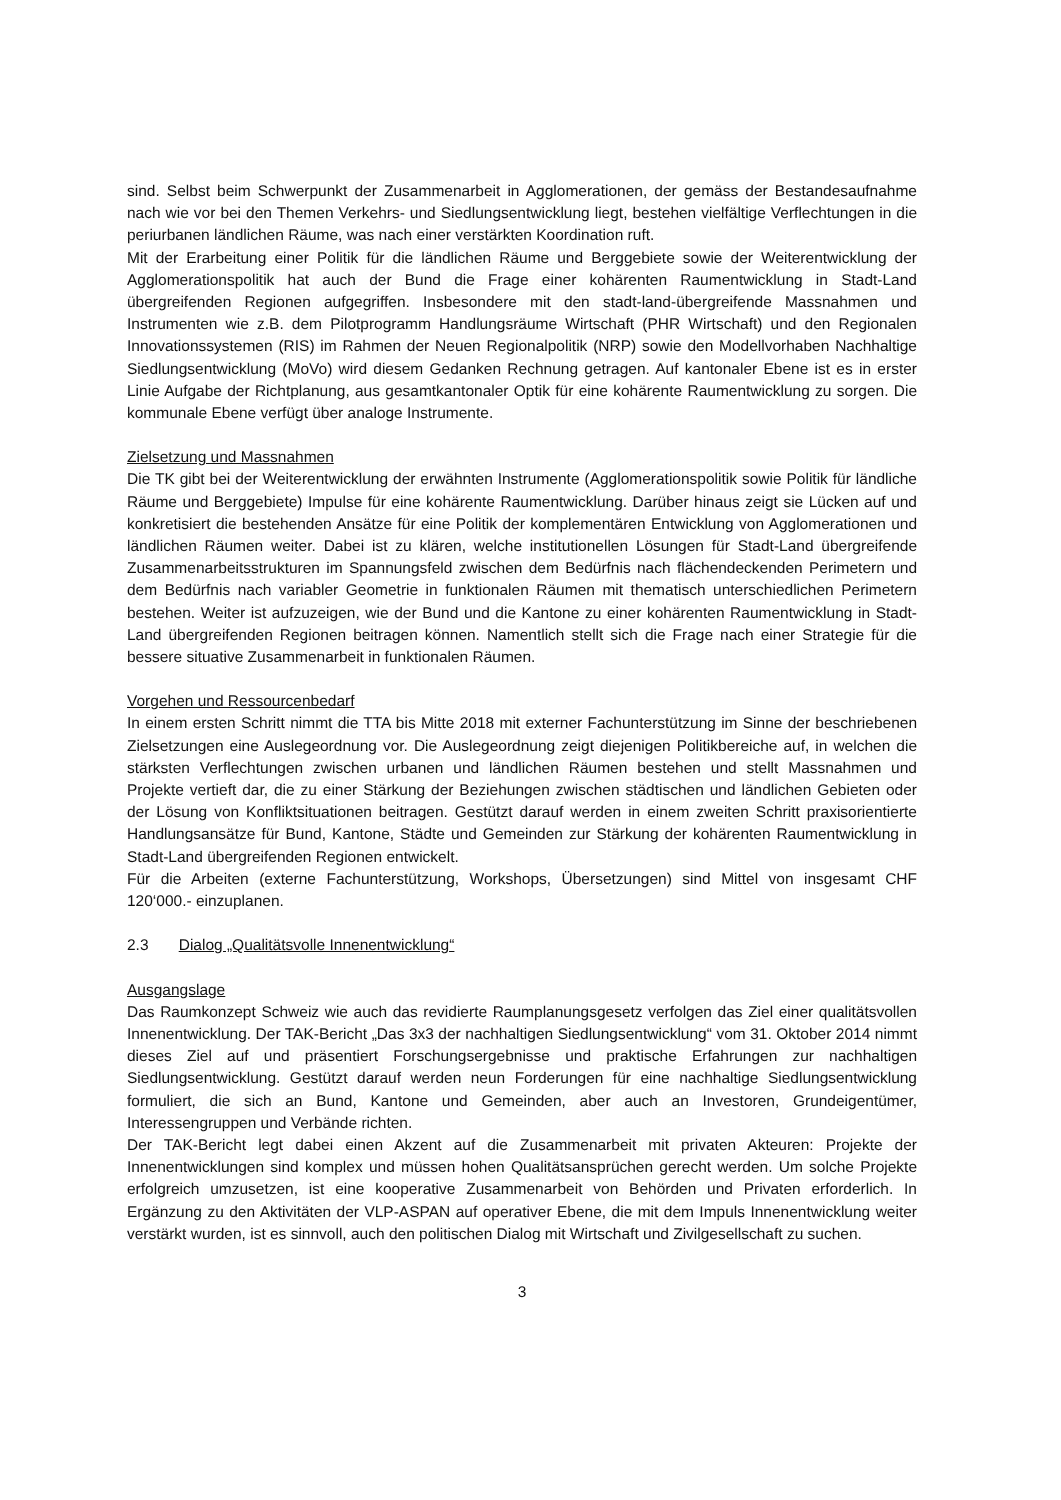sind. Selbst beim Schwerpunkt der Zusammenarbeit in Agglomerationen, der gemäss der Bestandesaufnahme nach wie vor bei den Themen Verkehrs- und Siedlungsentwicklung liegt, bestehen vielfältige Verflechtungen in die periurbanen ländlichen Räume, was nach einer verstärkten Koordination ruft.
Mit der Erarbeitung einer Politik für die ländlichen Räume und Berggebiete sowie der Weiterentwicklung der Agglomerationspolitik hat auch der Bund die Frage einer kohärenten Raumentwicklung in Stadt-Land übergreifenden Regionen aufgegriffen. Insbesondere mit den stadt-land-übergreifende Massnahmen und Instrumenten wie z.B. dem Pilotprogramm Handlungsräume Wirtschaft (PHR Wirtschaft) und den Regionalen Innovationssystemen (RIS) im Rahmen der Neuen Regionalpolitik (NRP) sowie den Modellvorhaben Nachhaltige Siedlungsentwicklung (MoVo) wird diesem Gedanken Rechnung getragen. Auf kantonaler Ebene ist es in erster Linie Aufgabe der Richtplanung, aus gesamtkantonaler Optik für eine kohärente Raumentwicklung zu sorgen. Die kommunale Ebene verfügt über analoge Instrumente.
Zielsetzung und Massnahmen
Die TK gibt bei der Weiterentwicklung der erwähnten Instrumente (Agglomerationspolitik sowie Politik für ländliche Räume und Berggebiete) Impulse für eine kohärente Raumentwicklung. Darüber hinaus zeigt sie Lücken auf und konkretisiert die bestehenden Ansätze für eine Politik der komplementären Entwicklung von Agglomerationen und ländlichen Räumen weiter. Dabei ist zu klären, welche institutionellen Lösungen für Stadt-Land übergreifende Zusammenarbeitsstrukturen im Spannungsfeld zwischen dem Bedürfnis nach flächendeckenden Perimetern und dem Bedürfnis nach variabler Geometrie in funktionalen Räumen mit thematisch unterschiedlichen Perimetern bestehen. Weiter ist aufzuzeigen, wie der Bund und die Kantone zu einer kohärenten Raumentwicklung in Stadt-Land übergreifenden Regionen beitragen können. Namentlich stellt sich die Frage nach einer Strategie für die bessere situative Zusammenarbeit in funktionalen Räumen.
Vorgehen und Ressourcenbedarf
In einem ersten Schritt nimmt die TTA bis Mitte 2018 mit externer Fachunterstützung im Sinne der beschriebenen Zielsetzungen eine Auslegeordnung vor. Die Auslegeordnung zeigt diejenigen Politikbereiche auf, in welchen die stärksten Verflechtungen zwischen urbanen und ländlichen Räumen bestehen und stellt Massnahmen und Projekte vertieft dar, die zu einer Stärkung der Beziehungen zwischen städtischen und ländlichen Gebieten oder der Lösung von Konfliktsituationen beitragen. Gestützt darauf werden in einem zweiten Schritt praxisorientierte Handlungsansätze für Bund, Kantone, Städte und Gemeinden zur Stärkung der kohärenten Raumentwicklung in Stadt-Land übergreifenden Regionen entwickelt.
Für die Arbeiten (externe Fachunterstützung, Workshops, Übersetzungen) sind Mittel von insgesamt CHF 120‘000.- einzuplanen.
2.3 Dialog „Qualitätsvolle Innenentwicklung“
Ausgangslage
Das Raumkonzept Schweiz wie auch das revidierte Raumplanungsgesetz verfolgen das Ziel einer qualitätsvollen Innenentwicklung. Der TAK-Bericht „Das 3x3 der nachhaltigen Siedlungsentwicklung“ vom 31. Oktober 2014 nimmt dieses Ziel auf und präsentiert Forschungsergebnisse und praktische Erfahrungen zur nachhaltigen Siedlungsentwicklung. Gestützt darauf werden neun Forderungen für eine nachhaltige Siedlungsentwicklung formuliert, die sich an Bund, Kantone und Gemeinden, aber auch an Investoren, Grundeigentümer, Interessengruppen und Verbände richten.
Der TAK-Bericht legt dabei einen Akzent auf die Zusammenarbeit mit privaten Akteuren: Projekte der Innenentwicklungen sind komplex und müssen hohen Qualitätsansprüchen gerecht werden. Um solche Projekte erfolgreich umzusetzen, ist eine kooperative Zusammenarbeit von Behörden und Privaten erforderlich. In Ergänzung zu den Aktivitäten der VLP-ASPAN auf operativer Ebene, die mit dem Impuls Innenentwicklung weiter verstärkt wurden, ist es sinnvoll, auch den politischen Dialog mit Wirtschaft und Zivilgesellschaft zu suchen.
3